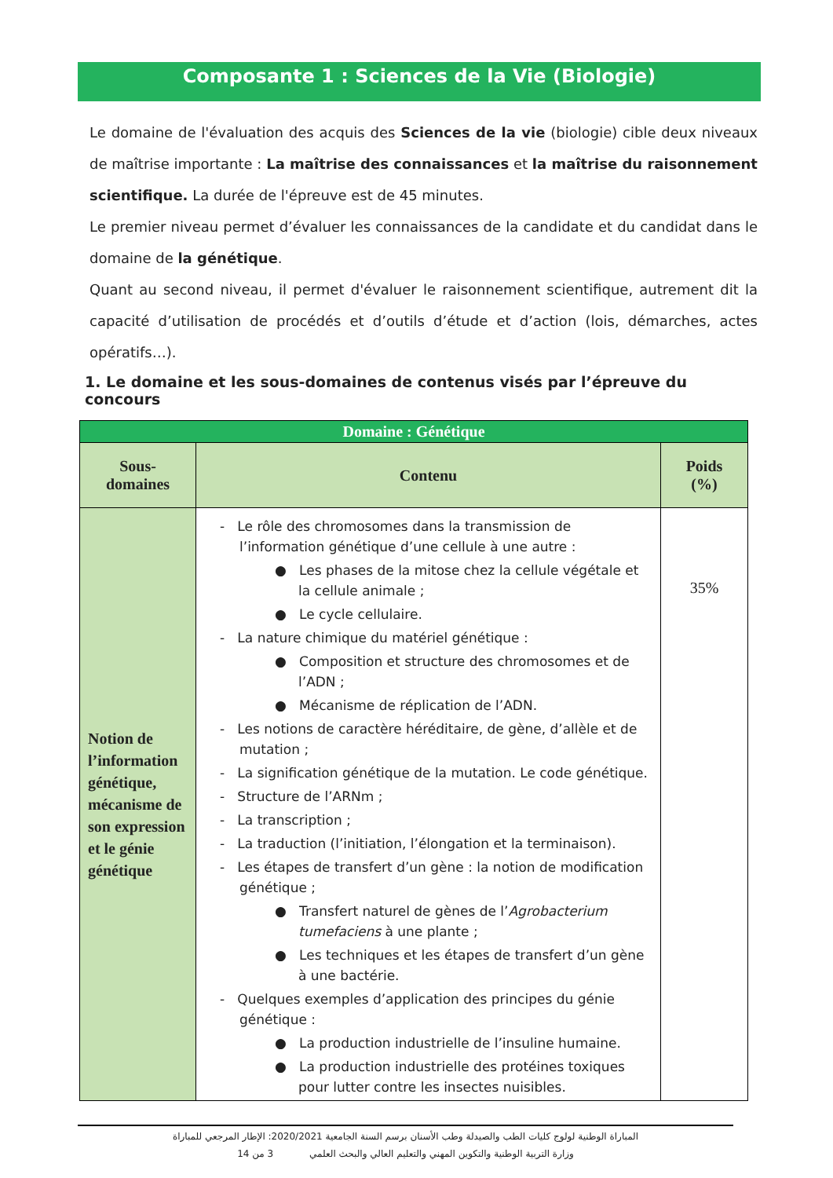Composante 1 : Sciences de la Vie (Biologie)
Le domaine de l'évaluation des acquis des Sciences de la vie (biologie) cible deux niveaux de maîtrise importante : La maîtrise des connaissances et la maîtrise du raisonnement scientifique. La durée de l'épreuve est de 45 minutes.
Le premier niveau permet d’évaluer les connaissances de la candidate et du candidat dans le domaine de la génétique.
Quant au second niveau, il permet d'évaluer le raisonnement scientifique, autrement dit la capacité d’utilisation de procédés et d’outils d’étude et d’action (lois, démarches, actes opératifs…).
1. Le domaine et les sous-domaines de contenus visés par l’épreuve du concours
| Domaine : Génétique | | |
| --- | --- | --- |
| Sous- domaines | Contenu | Poids (%) |
| Notion de l’information génétique, mécanisme de son expression et le génie génétique | - Le rôle des chromosomes dans la transmission de l’information génétique d’une cellule à une autre : ● Les phases de la mitose chez la cellule végétale et la cellule animale ; ● Le cycle cellulaire. - La nature chimique du matériel génétique : ● Composition et structure des chromosomes et de l’ADN ; ● Mécanisme de réplication de l’ADN. - Les notions de caractère héréditaire, de gène, d’allèle et de mutation ; - La signification génétique de la mutation. Le code génétique. - Structure de l’ARNm ; - La transcription ; - La traduction (l’initiation, l’élongation et la terminaison). - Les étapes de transfert d’un gène : la notion de modification génétique ; ● Transfert naturel de gènes de l’ Agrobacterium tumefaciens à une plante ; ● Les techniques et les étapes de transfert d’un gène à une bactérie. - Quelques exemples d’application des principes du génie génétique : ● La production industrielle de l’insuline humaine. ● La production industrielle des protéines toxiques pour lutter contre les insectes nuisibles. | 35% |
المباراة الوطنية لولوج كليات الطب والصيدلة وطب الأسنان برسم السنة الجامعية 2020/2021: الإطار المرجعي للمباراة
وزارة التربية الوطنية والتكوين المهني والتعليم العالي والبحث العلمي 3 من 14